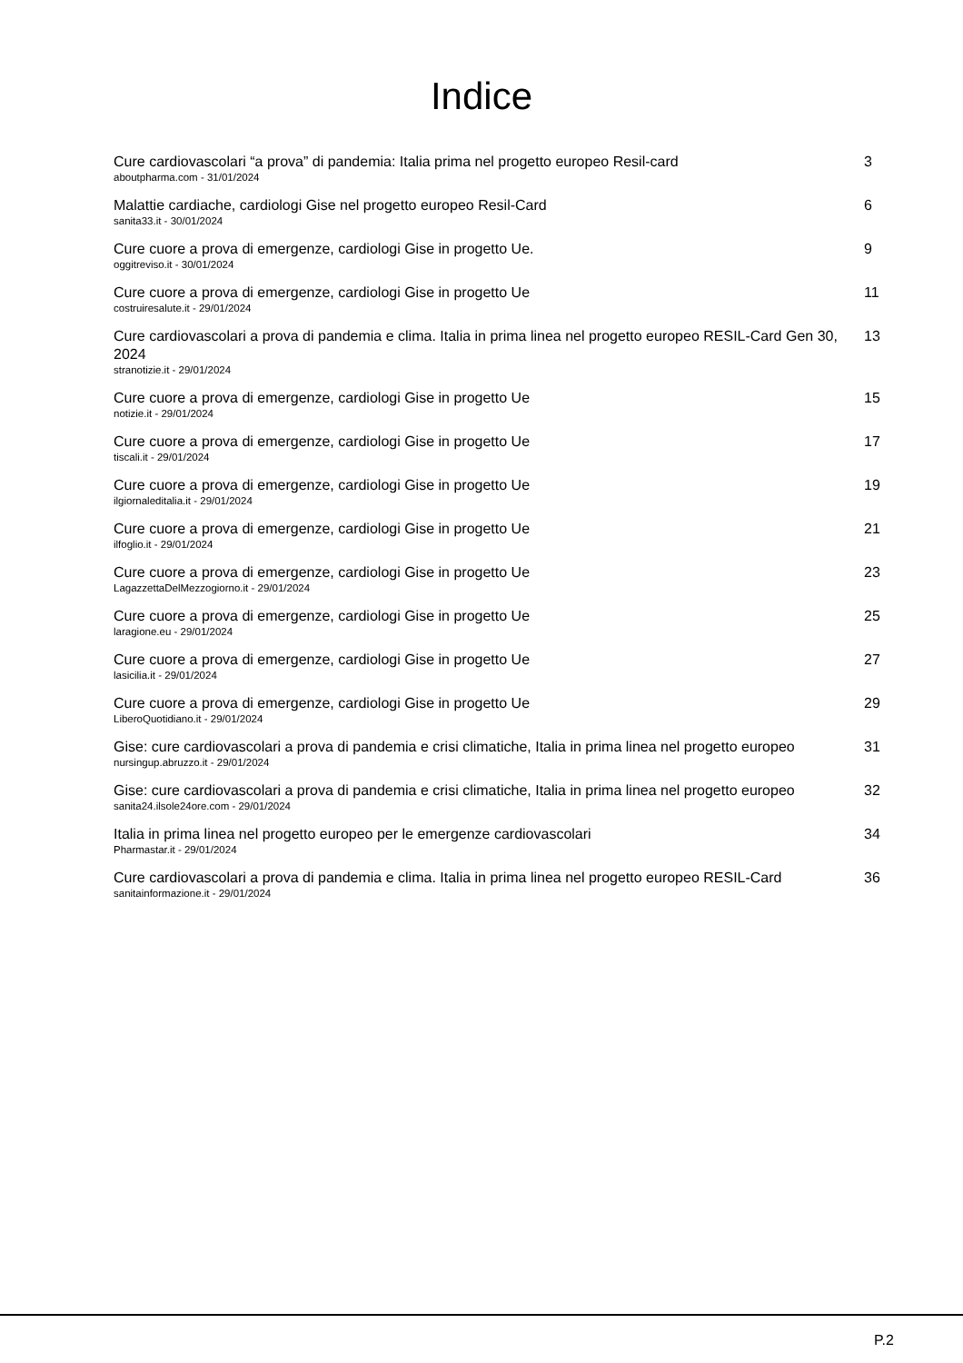Indice
Cure cardiovascolari “a prova” di pandemia: Italia prima nel progetto europeo Resil-card
aboutpharma.com - 31/01/2024
3
Malattie cardiache, cardiologi Gise nel progetto europeo Resil-Card
sanita33.it - 30/01/2024
6
Cure cuore a prova di emergenze, cardiologi Gise in progetto Ue.
oggitreviso.it - 30/01/2024
9
Cure cuore a prova di emergenze, cardiologi Gise in progetto Ue
costruiresalute.it - 29/01/2024
11
Cure cardiovascolari a prova di pandemia e clima. Italia in prima linea nel progetto europeo RESIL-Card Gen 30, 2024
stranotizie.it - 29/01/2024
13
Cure cuore a prova di emergenze, cardiologi Gise in progetto Ue
notizie.it - 29/01/2024
15
Cure cuore a prova di emergenze, cardiologi Gise in progetto Ue
tiscali.it - 29/01/2024
17
Cure cuore a prova di emergenze, cardiologi Gise in progetto Ue
ilgiornaleditalia.it - 29/01/2024
19
Cure cuore a prova di emergenze, cardiologi Gise in progetto Ue
ilfoglio.it - 29/01/2024
21
Cure cuore a prova di emergenze, cardiologi Gise in progetto Ue
LagazzettaDelMezzogiorno.it - 29/01/2024
23
Cure cuore a prova di emergenze, cardiologi Gise in progetto Ue
laragione.eu - 29/01/2024
25
Cure cuore a prova di emergenze, cardiologi Gise in progetto Ue
lasicilia.it - 29/01/2024
27
Cure cuore a prova di emergenze, cardiologi Gise in progetto Ue
LiberoQuotidiano.it - 29/01/2024
29
Gise: cure cardiovascolari a prova di pandemia e crisi climatiche, Italia in prima linea nel progetto europeo
nursingup.abruzzo.it - 29/01/2024
31
Gise: cure cardiovascolari a prova di pandemia e crisi climatiche, Italia in prima linea nel progetto europeo
sanita24.ilsole24ore.com - 29/01/2024
32
Italia in prima linea nel progetto europeo per le emergenze cardiovascolari
Pharmastar.it - 29/01/2024
34
Cure cardiovascolari a prova di pandemia e clima. Italia in prima linea nel progetto europeo RESIL-Card
sanitainformazione.it - 29/01/2024
36
P.2